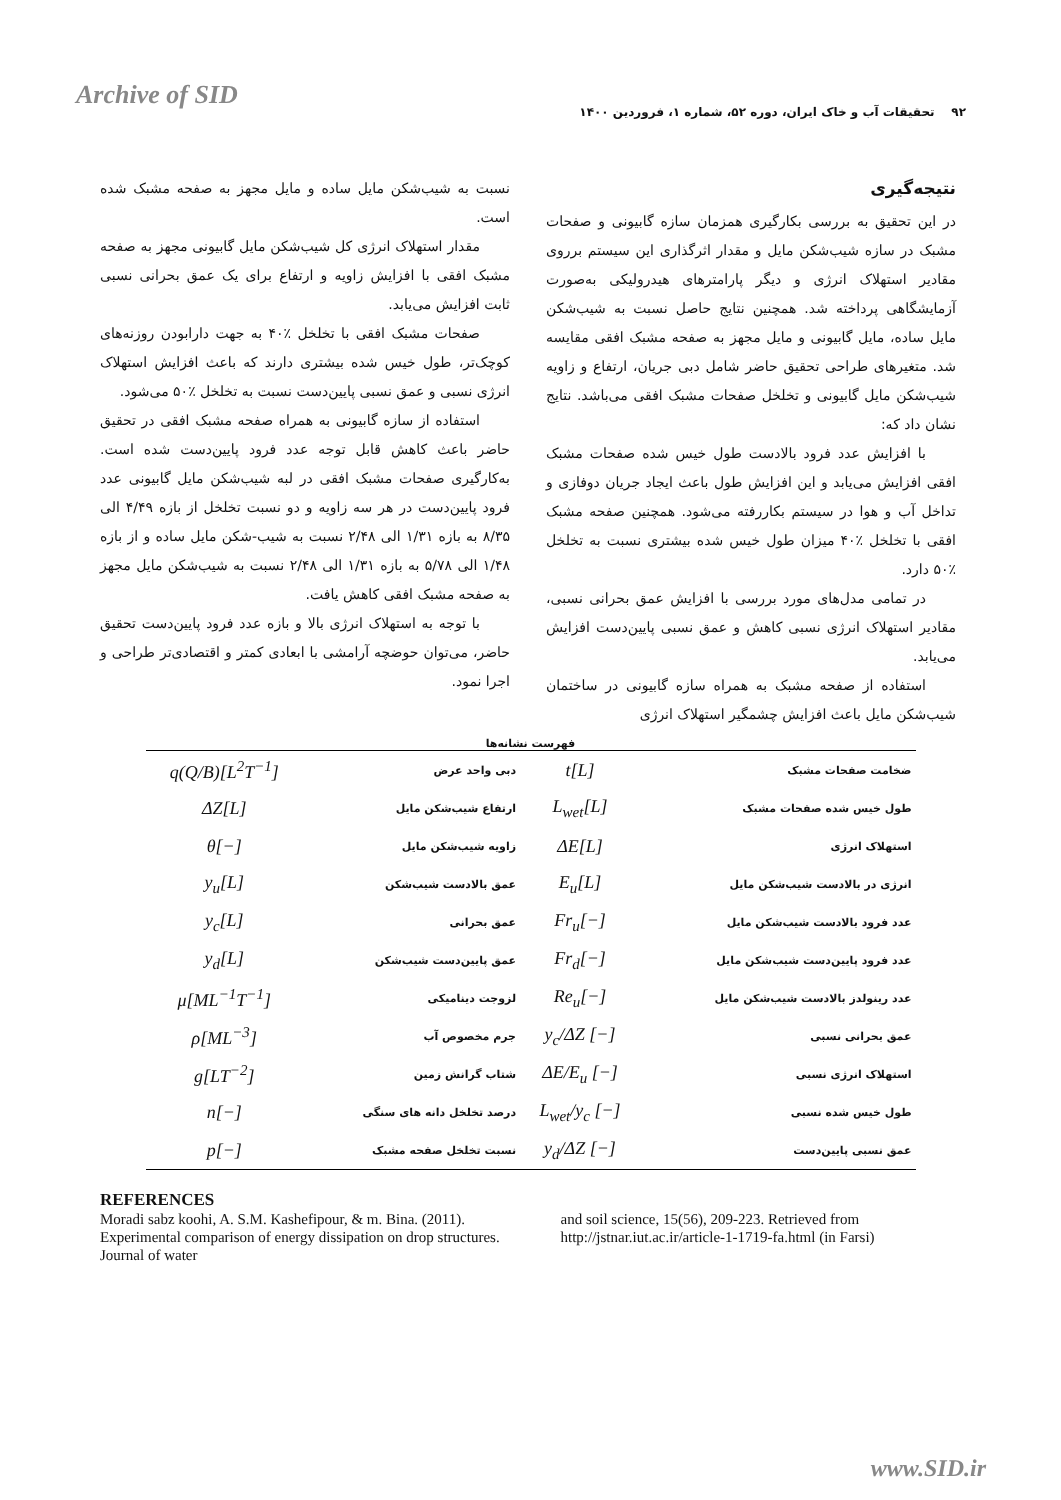Archive of SID
۹۲ تحقیقات آب و خاک ایران، دوره ۵۲، شماره ۱، فروردین ۱۴۰۰
نتیجه‌گیری
در این تحقیق به بررسی بکارگیری همزمان سازه گابیونی و صفحات مشبک در سازه شیب‌شکن مایل و مقدار اثرگذاری این سیستم برروی مقادیر استهلاک انرژی و دیگر پارامترهای هیدرولیکی به‌صورت آزمایشگاهی پرداخته شد. همچنین نتایج حاصل نسبت به شیب‌شکن مایل ساده، مایل گابیونی و مایل مجهز به صفحه مشبک افقی مقایسه شد. متغیرهای طراحی تحقیق حاضر شامل دبی جریان، ارتفاع و زاویه شیب‌شکن مایل گابیونی و تخلخل صفحات مشبک افقی می‌باشد. نتایج نشان داد که:
با افزایش عدد فرود بالادست طول خیس شده صفحات مشبک افقی افزایش می‌یابد و این افزایش طول باعث ایجاد جریان دوفازی و تداخل آب و هوا در سیستم بکاررفته می‌شود. همچنین صفحه مشبک افقی با تخلخل ٪۴۰ میزان طول خیس شده بیشتری نسبت به تخلخل ٪۵۰ دارد.
در تمامی مدل‌های مورد بررسی با افزایش عمق بحرانی نسبی، مقادیر استهلاک انرژی نسبی کاهش و عمق نسبی پایین‌دست افزایش می‌یابد.
استفاده از صفحه مشبک به همراه سازه گابیونی در ساختمان شیب‌شکن مایل باعث افزایش چشمگیر استهلاک انرژی
نسبت به شیب‌شکن مایل ساده و مایل مجهز به صفحه مشبک شده است.
مقدار استهلاک انرژی کل شیب‌شکن مایل گابیونی مجهز به صفحه مشبک افقی با افزایش زاویه و ارتفاع برای یک عمق بحرانی نسبی ثابت افزایش می‌یابد.
صفحات مشبک افقی با تخلخل ٪۴۰ به جهت دارابودن روزنه‌های کوچک‌تر، طول خیس شده بیشتری دارند که باعث افزایش استهلاک انرژی نسبی و عمق نسبی پایین‌دست نسبت به تخلخل ٪۵۰ می‌شود.
استفاده از سازه گابیونی به همراه صفحه مشبک افقی در تحقیق حاضر باعث کاهش قابل توجه عدد فرود پایین‌دست شده است. به‌کارگیری صفحات مشبک افقی در لبه شیب‌شکن مایل گابیونی عدد فرود پایین‌دست در هر سه زاویه و دو نسبت تخلخل از بازه ۴/۴۹ الی ۸/۳۵ به بازه ۱/۳۱ الی ۲/۴۸ نسبت به شیب-شکن مایل ساده و از بازه ۱/۴۸ الی ۵/۷۸ به بازه ۱/۳۱ الی ۲/۴۸ نسبت به شیب‌شکن مایل مجهز به صفحه مشبک افقی کاهش یافت.
با توجه به استهلاک انرژی بالا و بازه عدد فرود پایین‌دست تحقیق حاضر، می‌توان حوضچه آرامشی با ابعادی کمتر و اقتصادی‌تر طراحی و اجرا نمود.
فهرست نشانه‌ها
| ضخامت صفحات مشبک | t[L] | دبی واحد عرض | q(Q/B)[L<sup>2</sup>T<sup>−1</sup>] |
| طول خیس شده صفحات مشبک | L<sub>wet</sub>[L] | ارتفاع شیب‌شکن مایل | ΔZ[L] |
| استهلاک انرژی | ΔE[L] | زاویه شیب‌شکن مایل | θ[−] |
| انرژی در بالادست شیب‌شکن مایل | E<sub>u</sub>[L] | عمق بالادست شیب‌شکن | y<sub>u</sub>[L] |
| عدد فرود بالادست شیب‌شکن مایل | Fr<sub>u</sub>[−] | عمق بحرانی | y<sub>c</sub>[L] |
| عدد فرود پایین‌دست شیب‌شکن مایل | Fr<sub>d</sub>[−] | عمق پایین‌دست شیب‌شکن | y<sub>d</sub>[L] |
| عدد رینولدز بالادست شیب‌شکن مایل | Re<sub>u</sub>[−] | لزوجت دینامیکی | μ[ML<sup>−1</sup>T<sup>−1</sup>] |
| عمق بحرانی نسبی | y<sub>c</sub>/ΔZ [−] | جرم مخصوص آب | ρ[ML<sup>−3</sup>] |
| استهلاک انرژی نسبی | ΔE/E<sub>u</sub> [−] | شتاب گرانش زمین | g[LT<sup>−2</sup>] |
| طول خیس شده نسبی | L<sub>wet</sub>/y<sub>c</sub> [−] | درصد تخلخل دانه های سنگی | n[−] |
| عمق نسبی پایین‌دست | y<sub>d</sub>/ΔZ [−] | نسبت تخلخل صفحه مشبک | p[−] |
REFERENCES
Moradi sabz koohi, A. S.M. Kashefipour, & m. Bina. (2011). Experimental comparison of energy dissipation on drop structures. Journal of water
and soil science, 15(56), 209-223. Retrieved from http://jstnar.iut.ac.ir/article-1-1719-fa.html (in Farsi)
www.SID.ir